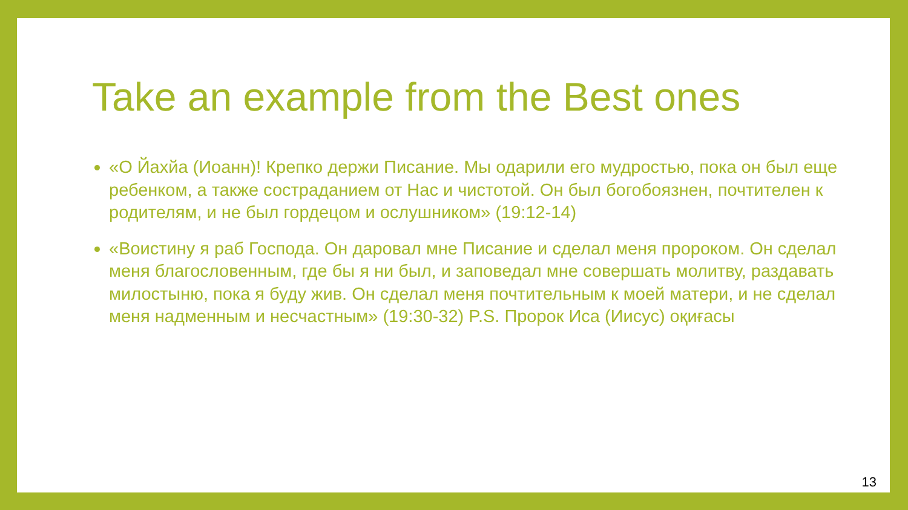Take an example from the Best ones
«О Йахйа (Иоанн)! Крепко держи Писание. Мы одарили его мудростью, пока он был еще ребенком, а также состраданием от Нас и чистотой. Он был богобоязнен, почтителен к родителям, и не был гордецом и ослушником» (19:12-14)
«Воистину я раб Господа. Он даровал мне Писание и сделал меня пророком. Он сделал меня благословенным, где бы я ни был, и заповедал мне совершать молитву, раздавать милостыню, пока я буду жив. Он сделал меня почтительным к моей матери, и не сделал меня надменным и несчастным» (19:30-32) P.S. Пророк Иса (Иисус) оқиғасы
13